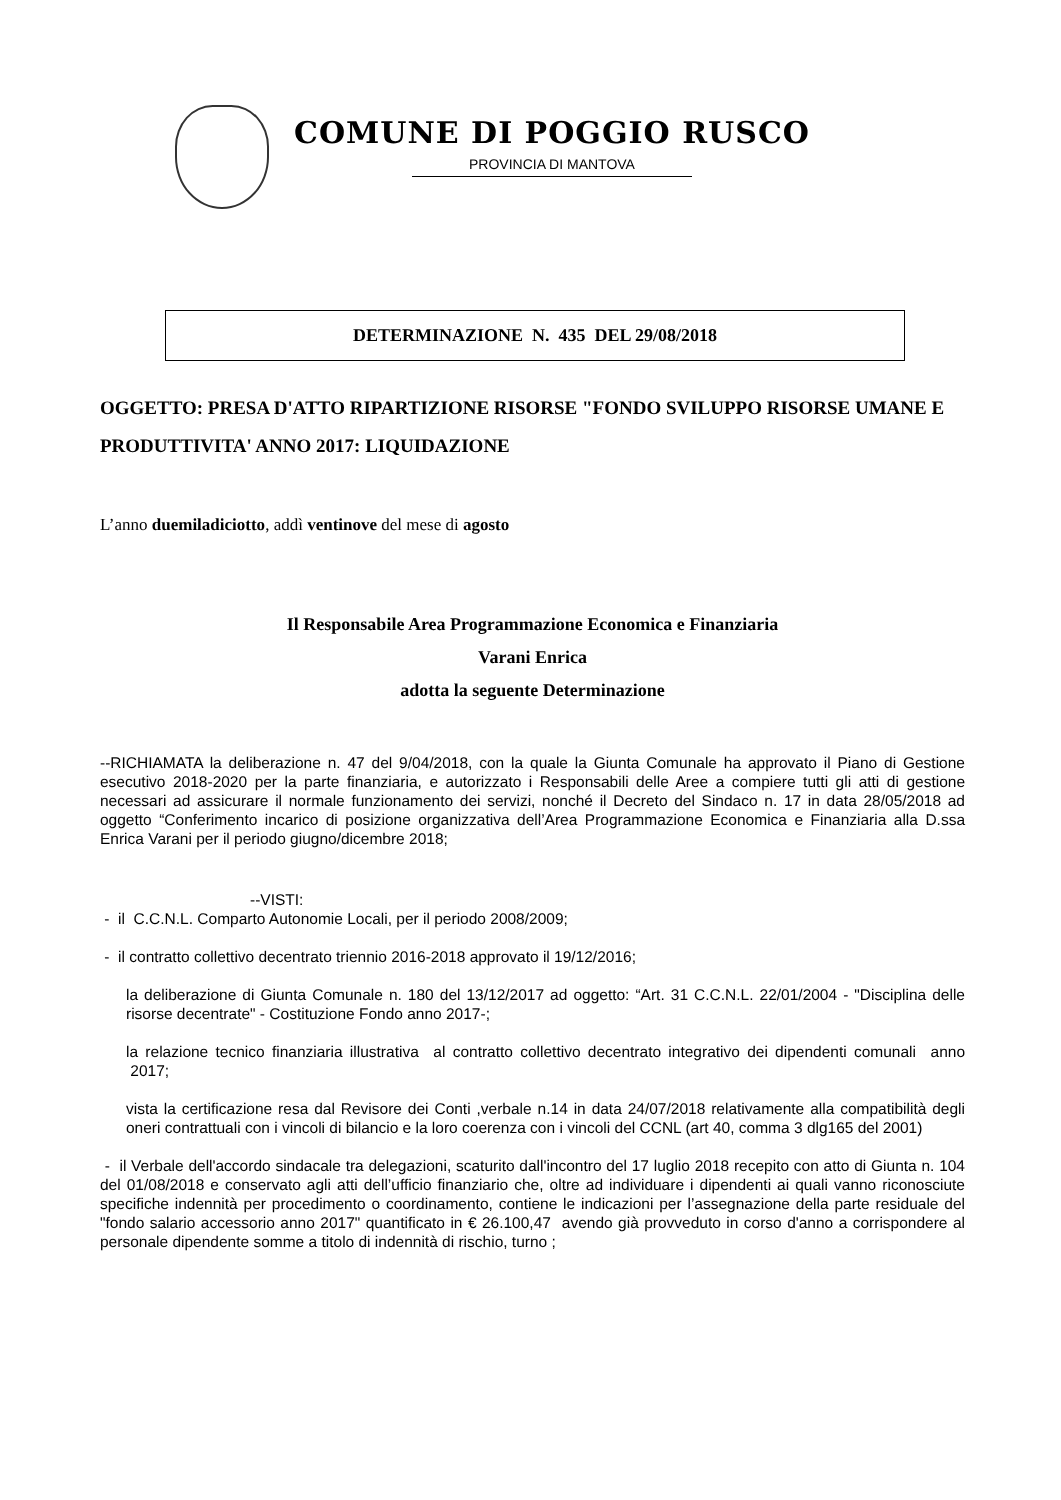COMUNE DI POGGIO RUSCO
PROVINCIA DI MANTOVA
DETERMINAZIONE N. 435 DEL 29/08/2018
OGGETTO: PRESA D'ATTO RIPARTIZIONE RISORSE "FONDO SVILUPPO RISORSE UMANE E PRODUTTIVITA' ANNO 2017: LIQUIDAZIONE
L’anno duemiladiciotto, addì ventinove del mese di agosto
Il Responsabile Area Programmazione Economica e Finanziaria
Varani Enrica
adotta la seguente Determinazione
--RICHIAMATA la deliberazione n. 47 del 9/04/2018, con la quale la Giunta Comunale ha approvato il Piano di Gestione esecutivo 2018-2020 per la parte finanziaria, e autorizzato i Responsabili delle Aree a compiere tutti gli atti di gestione necessari ad assicurare il normale funzionamento dei servizi, nonché il Decreto del Sindaco n. 17 in data 28/05/2018 ad oggetto “Conferimento incarico di posizione organizzativa dell’Area Programmazione Economica e Finanziaria alla D.ssa Enrica Varani per il periodo giugno/dicembre 2018;
--VISTI:
- il C.C.N.L. Comparto Autonomie Locali, per il periodo 2008/2009;
- il contratto collettivo decentrato triennio 2016-2018 approvato il 19/12/2016;
la deliberazione di Giunta Comunale n. 180 del 13/12/2017 ad oggetto: “Art. 31 C.C.N.L. 22/01/2004 - "Disciplina delle risorse decentrate" - Costituzione Fondo anno 2017-;
la relazione tecnico finanziaria illustrativa al contratto collettivo decentrato integrativo dei dipendenti comunali anno 2017;
vista la certificazione resa dal Revisore dei Conti ,verbale n.14 in data 24/07/2018 relativamente alla compatibilità degli oneri contrattuali con i vincoli di bilancio e la loro coerenza con i vincoli del CCNL (art 40, comma 3 dlg165 del 2001)
- il Verbale dell'accordo sindacale tra delegazioni, scaturito dall'incontro del 17 luglio 2018 recepito con atto di Giunta n. 104 del 01/08/2018 e conservato agli atti dell’ufficio finanziario che, oltre ad individuare i dipendenti ai quali vanno riconosciute specifiche indennità per procedimento o coordinamento, contiene le indicazioni per l’assegnazione della parte residuale del "fondo salario accessorio anno 2017" quantificato in € 26.100,47 avendo già provveduto in corso d'anno a corrispondere al personale dipendente somme a titolo di indennità di rischio, turno ;